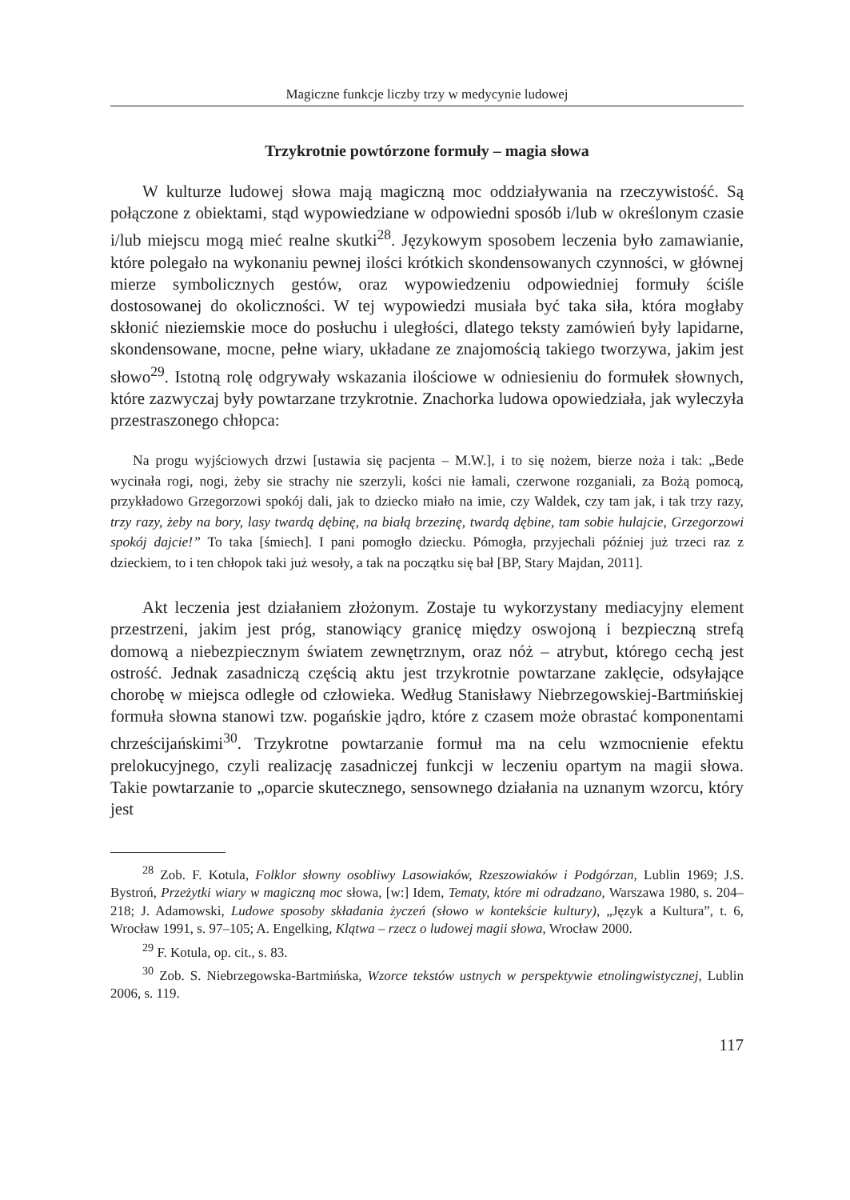Magiczne funkcje liczby trzy w medycynie ludowej
Trzykrotnie powtórzone formuły – magia słowa
W kulturze ludowej słowa mają magiczną moc oddziaływania na rzeczywistość. Są połączone z obiektami, stąd wypowiedziane w odpowiedni sposób i/lub w określonym czasie i/lub miejscu mogą mieć realne skutki<sup>28</sup>. Językowym sposobem leczenia było zamawianie, które polegało na wykonaniu pewnej ilości krótkich skondensowanych czynności, w głównej mierze symbolicznych gestów, oraz wypowiedzeniu odpowiedniej formuły ściśle dostosowanej do okoliczności. W tej wypowiedzi musiała być taka siła, która mogłaby skłonić nieziemskie moce do posłuchu i uległości, dlatego teksty zamówień były lapidarne, skondensowane, mocne, pełne wiary, układane ze znajomością takiego tworzywa, jakim jest słowo<sup>29</sup>. Istotną rolę odgrywały wskazania ilościowe w odniesieniu do formułek słownych, które zazwyczaj były powtarzane trzykrotnie. Znachorka ludowa opowiedziała, jak wyleczyła przestraszonego chłopca:
Na progu wyjściowych drzwi [ustawia się pacjenta – M.W.], i to się nożem, bierze noża i tak: „Bede wycinała rogi, nogi, żeby sie strachy nie szerzyli, kości nie łamali, czerwone rozganiali, za Bożą pomocą, przykładowo Grzegorzowi spokój dali, jak to dziecko miało na imie, czy Waldek, czy tam jak, i tak trzy razy, trzy razy, żeby na bory, lasy twardą dębinę, na białą brzezinę, twardą dębine, tam sobie hulajcie, Grzegorzowi spokój dajcie!” To taka [śmiech]. I pani pomogło dziecku. Pómogła, przyjechali później już trzeci raz z dzieckiem, to i ten chłopok taki już wesoły, a tak na początku się bał [BP, Stary Majdan, 2011].
Akt leczenia jest działaniem złożonym. Zostaje tu wykorzystany mediacyjny element przestrzeni, jakim jest próg, stanowiący granicę między oswojoną i bezpieczną strefą domową a niebezpiecznym światem zewnętrznym, oraz nóż – atrybut, którego cechą jest ostrość. Jednak zasadniczą częścią aktu jest trzykrotnie powtarzane zaklęcie, odsyłające chorobę w miejsca odległe od człowieka. Według Stanisławy Niebrzegowskiej-Bartmińskiej formuła słowna stanowi tzw. pogańskie jądro, które z czasem może obrastać komponentami chrześcijańskimi<sup>30</sup>. Trzykrotne powtarzanie formuł ma na celu wzmocnienie efektu prelokucyjnego, czyli realizację zasadniczej funkcji w leczeniu opartym na magii słowa. Takie powtarzanie to „oparcie skutecznego, sensownego działania na uznanym wzorcu, który jest
<sup>28</sup> Zob. F. Kotula, Folklor słowny osobliwy Lasowiaków, Rzeszowiaków i Podgórzan, Lublin 1969; J.S. Bystroń, Przeżytki wiary w magiczną moc słowa, [w:] Idem, Tematy, które mi odradzano, Warszawa 1980, s. 204–218; J. Adamowski, Ludowe sposoby składania życzeń (słowo w kontekście kultury), „Język a Kultura”, t. 6, Wrocław 1991, s. 97–105; A. Engelking, Klątwa – rzecz o ludowej magii słowa, Wrocław 2000.
<sup>29</sup> F. Kotula, op. cit., s. 83.
<sup>30</sup> Zob. S. Niebrzegowska-Bartmińska, Wzorce tekstów ustnych w perspektywie etnolingwistycznej, Lublin 2006, s. 119.
117